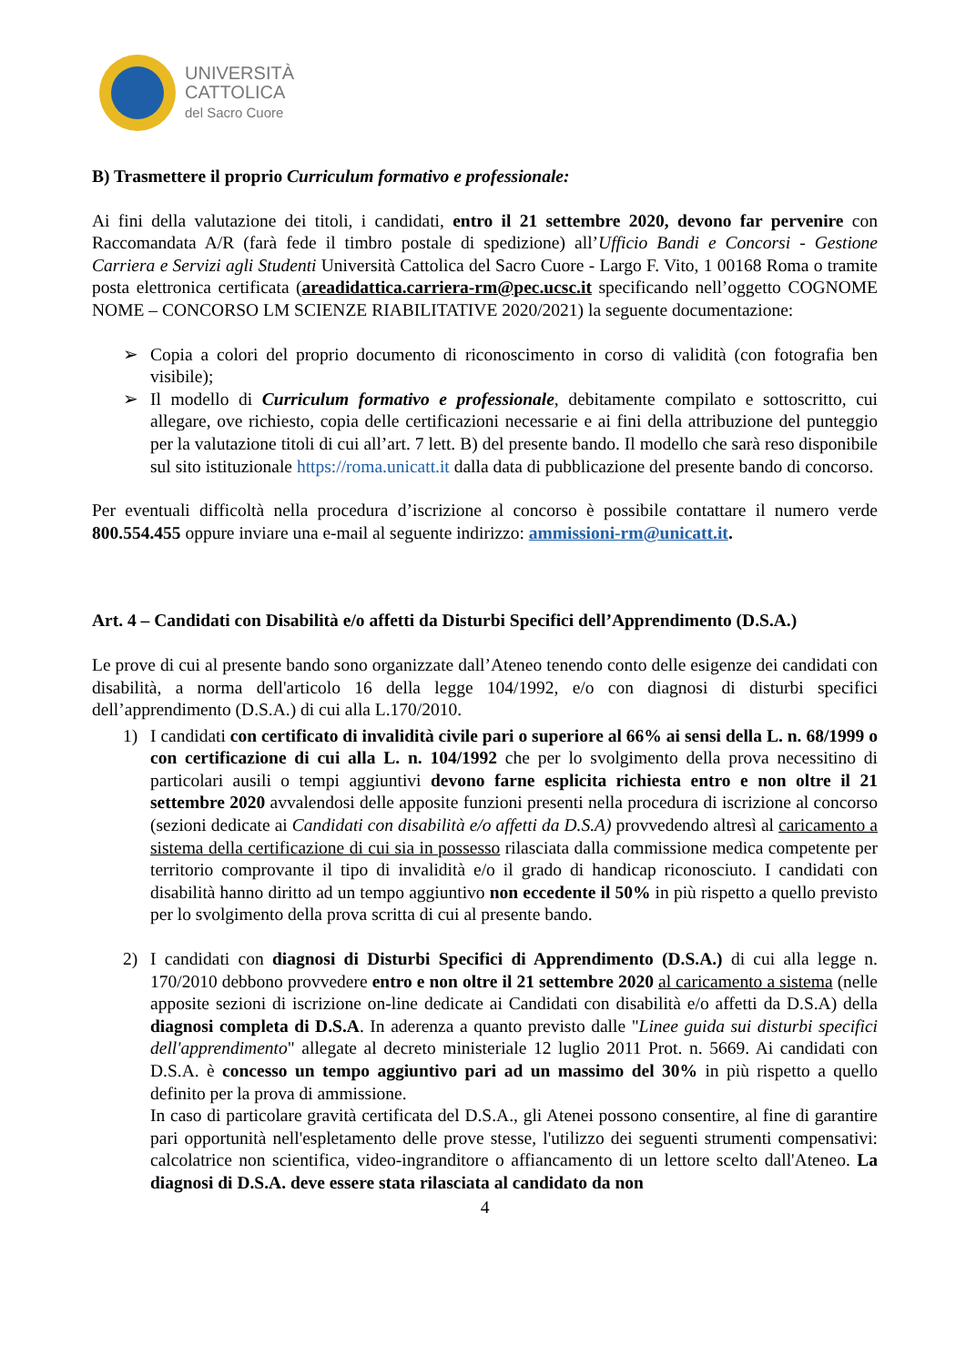UNIVERSITÀ
CATTOLICA
del Sacro Cuore
B) Trasmettere il proprio Curriculum formativo e professionale:
Ai fini della valutazione dei titoli, i candidati, entro il 21 settembre 2020, devono far pervenire con Raccomandata A/R (farà fede il timbro postale di spedizione) all’Ufficio Bandi e Concorsi - Gestione Carriera e Servizi agli Studenti Università Cattolica del Sacro Cuore - Largo F. Vito, 1 00168 Roma o tramite posta elettronica certificata (areadidattica.carriera-rm@pec.ucsc.it specificando nell’oggetto COGNOME NOME – CONCORSO LM SCIENZE RIABILITATIVE 2020/2021) la seguente documentazione:
➢ Copia a colori del proprio documento di riconoscimento in corso di validità (con fotografia ben visibile);
➢ Il modello di Curriculum formativo e professionale, debitamente compilato e sottoscritto, cui allegare, ove richiesto, copia delle certificazioni necessarie e ai fini della attribuzione del punteggio per la valutazione titoli di cui all’art. 7 lett. B) del presente bando. Il modello che sarà reso disponibile sul sito istituzionale https://roma.unicatt.it dalla data di pubblicazione del presente bando di concorso.
Per eventuali difficoltà nella procedura d’iscrizione al concorso è possibile contattare il numero verde 800.554.455 oppure inviare una e-mail al seguente indirizzo: ammissioni-rm@unicatt.it.
Art. 4 – Candidati con Disabilità e/o affetti da Disturbi Specifici dell’Apprendimento (D.S.A.)
Le prove di cui al presente bando sono organizzate dall’Ateneo tenendo conto delle esigenze dei candidati con disabilità, a norma dell'articolo 16 della legge 104/1992, e/o con diagnosi di disturbi specifici dell’apprendimento (D.S.A.) di cui alla L.170/2010.
1) I candidati con certificato di invalidità civile pari o superiore al 66% ai sensi della L. n. 68/1999 o con certificazione di cui alla L. n. 104/1992 che per lo svolgimento della prova necessitino di particolari ausili o tempi aggiuntivi devono farne esplicita richiesta entro e non oltre il 21 settembre 2020 avvalendosi delle apposite funzioni presenti nella procedura di iscrizione al concorso (sezioni dedicate ai Candidati con disabilità e/o affetti da D.S.A) provvedendo altresì al caricamento a sistema della certificazione di cui sia in possesso rilasciata dalla commissione medica competente per territorio comprovante il tipo di invalidità e/o il grado di handicap riconosciuto. I candidati con disabilità hanno diritto ad un tempo aggiuntivo non eccedente il 50% in più rispetto a quello previsto per lo svolgimento della prova scritta di cui al presente bando.
2) I candidati con diagnosi di Disturbi Specifici di Apprendimento (D.S.A.) di cui alla legge n. 170/2010 debbono provvedere entro e non oltre il 21 settembre 2020 al caricamento a sistema (nelle apposite sezioni di iscrizione on-line dedicate ai Candidati con disabilità e/o affetti da D.S.A) della diagnosi completa di D.S.A. In aderenza a quanto previsto dalle "Linee guida sui disturbi specifici dell'apprendimento" allegate al decreto ministeriale 12 luglio 2011 Prot. n. 5669. Ai candidati con D.S.A. è concesso un tempo aggiuntivo pari ad un massimo del 30% in più rispetto a quello definito per la prova di ammissione.
In caso di particolare gravità certificata del D.S.A., gli Atenei possono consentire, al fine di garantire pari opportunità nell'espletamento delle prove stesse, l'utilizzo dei seguenti strumenti compensativi: calcolatrice non scientifica, video-ingranditore o affiancamento di un lettore scelto dall'Ateneo. La diagnosi di D.S.A. deve essere stata rilasciata al candidato da non
4